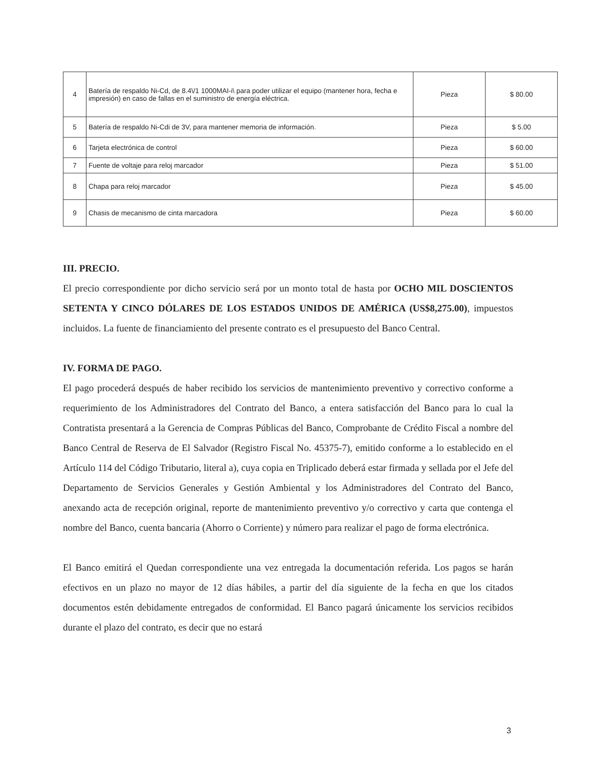| 4 | Batería de respaldo Ni-Cd, de 8.4\/1 1000MAI-i\ para poder utilizar el equipo (mantener hora, fecha e impresión) en caso de fallas en el suministro de energía eléctrica. | Pieza | $ 80.00 |
| 5 | Batería de respaldo Ni-Cdi de 3V, para mantener memoria de información. | Pieza | $ 5.00 |
| 6 | Tarjeta electrónica de control | Pieza | $ 60.00 |
| 7 | Fuente de voltaje para reloj marcador | Pieza | $ 51.00 |
| 8 | Chapa para reloj marcador | Pieza | $ 45.00 |
| 9 | Chasis de mecanismo de cinta marcadora | Pieza | $ 60.00 |
III. PRECIO.
El precio correspondiente por dicho servicio será por un monto total de hasta por OCHO MIL DOSCIENTOS SETENTA Y CINCO DÓLARES DE LOS ESTADOS UNIDOS DE AMÉRICA (US$8,275.00), impuestos incluidos. La fuente de financiamiento del presente contrato es el presupuesto del Banco Central.
IV. FORMA DE PAGO.
El pago procederá después de haber recibido los servicios de mantenimiento preventivo y correctivo conforme a requerimiento de los Administradores del Contrato del Banco, a entera satisfacción del Banco para lo cual la Contratista presentará a la Gerencia de Compras Públicas del Banco, Comprobante de Crédito Fiscal a nombre del Banco Central de Reserva de El Salvador (Registro Fiscal No. 45375-7), emitido conforme a lo establecido en el Artículo 114 del Código Tributario, literal a), cuya copia en Triplicado deberá estar firmada y sellada por el Jefe del Departamento de Servicios Generales y Gestión Ambiental y los Administradores del Contrato del Banco, anexando acta de recepción original, reporte de mantenimiento preventivo y/o correctivo y carta que contenga el nombre del Banco, cuenta bancaria (Ahorro o Corriente) y número para realizar el pago de forma electrónica.
El Banco emitirá el Quedan correspondiente una vez entregada la documentación referida. Los pagos se harán efectivos en un plazo no mayor de 12 días hábiles, a partir del día siguiente de la fecha en que los citados documentos estén debidamente entregados de conformidad. El Banco pagará únicamente los servicios recibidos durante el plazo del contrato, es decir que no estará
3